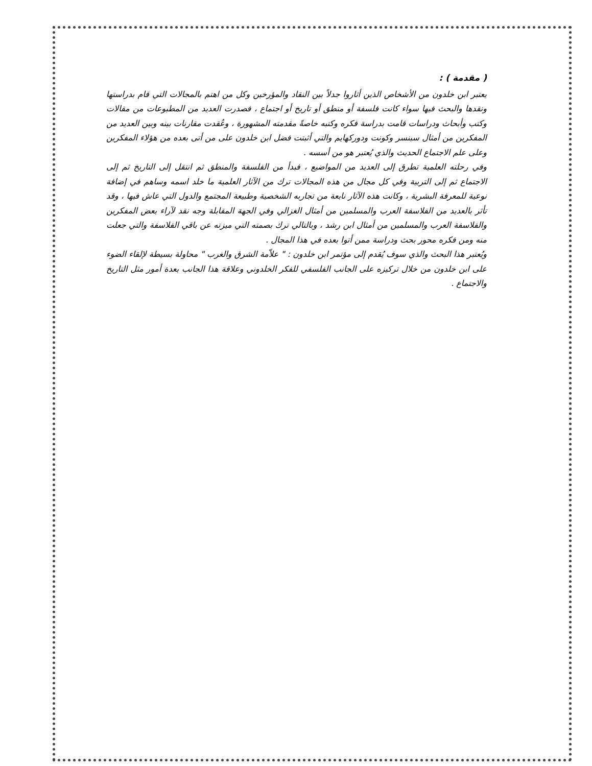( مقدمة ) :
يعتبر ابن خلدون من الأشخاص الذين أثاروا جدلاً بين النقاد والمؤرخين وكل من اهتم بالمجالات التي قام بدراستها ونقدها والبحث فيها سواء كانت فلسفة أو منطق أو تاريخ أو اجتماع ، فصدرت العديد من المطبوعات من مقالات وكتب وأبحاث ودراسات قامت بدراسة فكره وكتبه خاصةً مقدمته المشهورة ، وعُقدت مقارنات بينه وبين العديد من المفكرين من أمثال سبنسر وكونت ودوركهايم والتي أثبتت فضل ابن خلدون على من أتى بعده من هؤلاء المفكرين وعلى علم الاجتماع الحديث والذي يُعتبر هو من أسسه .
وفي رحلته العلمية تطرق إلى العديد من المواضيع ، فبدأ من الفلسفة والمنطق ثم انتقل إلى التاريخ ثم إلى الاجتماع ثم إلى التربية وفي كل مجال من هذه المجالات ترك من الآثار العلمية ما خلد اسمه وساهم في إضافة نوعية للمعرفة البشرية ، وكانت هذه الآثار نابعة من تجاربه الشخصية وطبيعة المجتمع والدول التي عاش فيها ، وقد تأثر بالعديد من الفلاسفة العرب والمسلمين من أمثال الغزالي وفي الجهة المقابلة وجه نقد لآراء بعض المفكرين والفلاسفة العرب والمسلمين من أمثال ابن رشد ، وبالتالي ترك بصمته التي ميزته عن باقي الفلاسفة والتي جعلت منه ومن فكره محور بحث ودراسة ممن أتوا بعده في هذا المجال .
ويُعتبر هذا البحث والذي سوف يُقدم إلى مؤتمر ابن خلدون : " علاّمة الشرق والغرب " محاولة بسيطة لإلقاء الضوء على ابن خلدون من خلال تركيزه على الجانب الفلسفي للفكر الخلدوني وعلاقة هذا الجانب بعدة أمور مثل التاريخ والاجتماع .